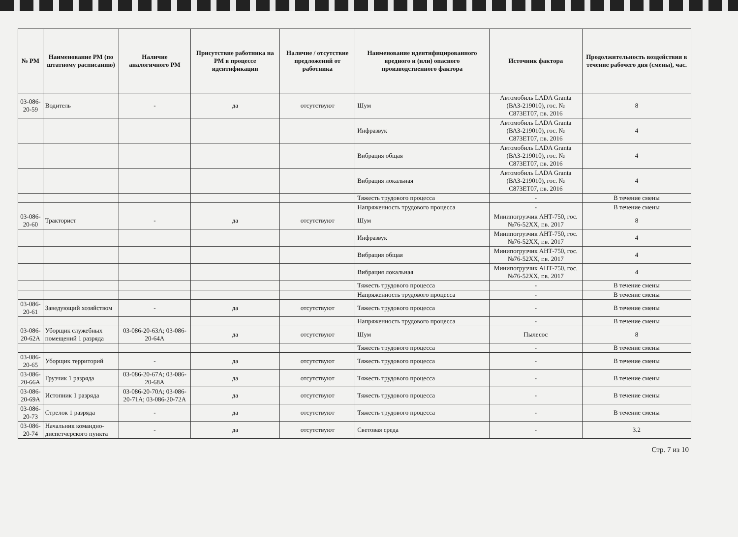| № РМ | Наименование РМ (по штатному расписанию) | Наличие аналогичного РМ | Присутствие работника на РМ в процессе идентификации | Наличие / отсутствие предложений от работника | Наименование идентифицированного вредного и (или) опасного производственного фактора | Источник фактора | Продолжительность воздействия в течение рабочего дня (смены), час. |
| --- | --- | --- | --- | --- | --- | --- | --- |
| 03-086-20-59 | Водитель | - | да | отсутствуют | Шум | Автомобиль LADA Granta (ВАЗ-219010), гос. № С873ЕТ07, г.в. 2016 | 8 |
| | | | | | Инфразвук | Автомобиль LADA Granta (ВАЗ-219010), гос. № С873ЕТ07, г.в. 2016 | 4 |
| | | | | | Вибрация общая | Автомобиль LADA Granta (ВАЗ-219010), гос. № С873ЕТ07, г.в. 2016 | 4 |
| | | | | | Вибрация локальная | Автомобиль LADA Granta (ВАЗ-219010), гос. № С873ЕТ07, г.в. 2016 | 4 |
| | | | | | Тяжесть трудового процесса | - | В течение смены |
| | | | | | Напряженность трудового процесса | - | В течение смены |
| 03-086-20-60 | Тракторист | - | да | отсутствуют | Шум | Минипогрузчик АНТ-750, гос. №76-52ХХ, г.в. 2017 | 8 |
| | | | | | Инфразвук | Минипогрузчик АНТ-750, гос. №76-52ХХ, г.в. 2017 | 4 |
| | | | | | Вибрация общая | Минипогрузчик АНТ-750, гос. №76-52ХХ, г.в. 2017 | 4 |
| | | | | | Вибрация локальная | Минипогрузчик АНТ-750, гос. №76-52ХХ, г.в. 2017 | 4 |
| | | | | | Тяжесть трудового процесса | - | В течение смены |
| | | | | | Напряженность трудового процесса | - | В течение смены |
| 03-086-20-61 | Заведующий хозяйством | - | да | отсутствуют | Тяжесть трудового процесса | - | В течение смены |
| | | | | | Напряженность трудового процесса | - | В течение смены |
| 03-086-20-62А | Уборщик служебных помещений 1 разряда | 03-086-20-63А; 03-086-20-64А | да | отсутствуют | Шум | Пылесос | 8 |
| | | | | | Тяжесть трудового процесса | - | В течение смены |
| 03-086-20-65 | Уборщик территорий | - | да | отсутствуют | Тяжесть трудового процесса | - | В течение смены |
| 03-086-20-66А | Грузчик 1 разряда | 03-086-20-67А; 03-086-20-68А | да | отсутствуют | Тяжесть трудового процесса | - | В течение смены |
| 03-086-20-69А | Истопник 1 разряда | 03-086-20-70А; 03-086-20-71А; 03-086-20-72А | да | отсутствуют | Тяжесть трудового процесса | - | В течение смены |
| 03-086-20-73 | Стрелок 1 разряда | - | да | отсутствуют | Тяжесть трудового процесса | - | В течение смены |
| 03-086-20-74 | Начальник командно-диспетчерского пункта | - | да | отсутствуют | Световая среда | - | 3.2 |
Стр. 7 из 10